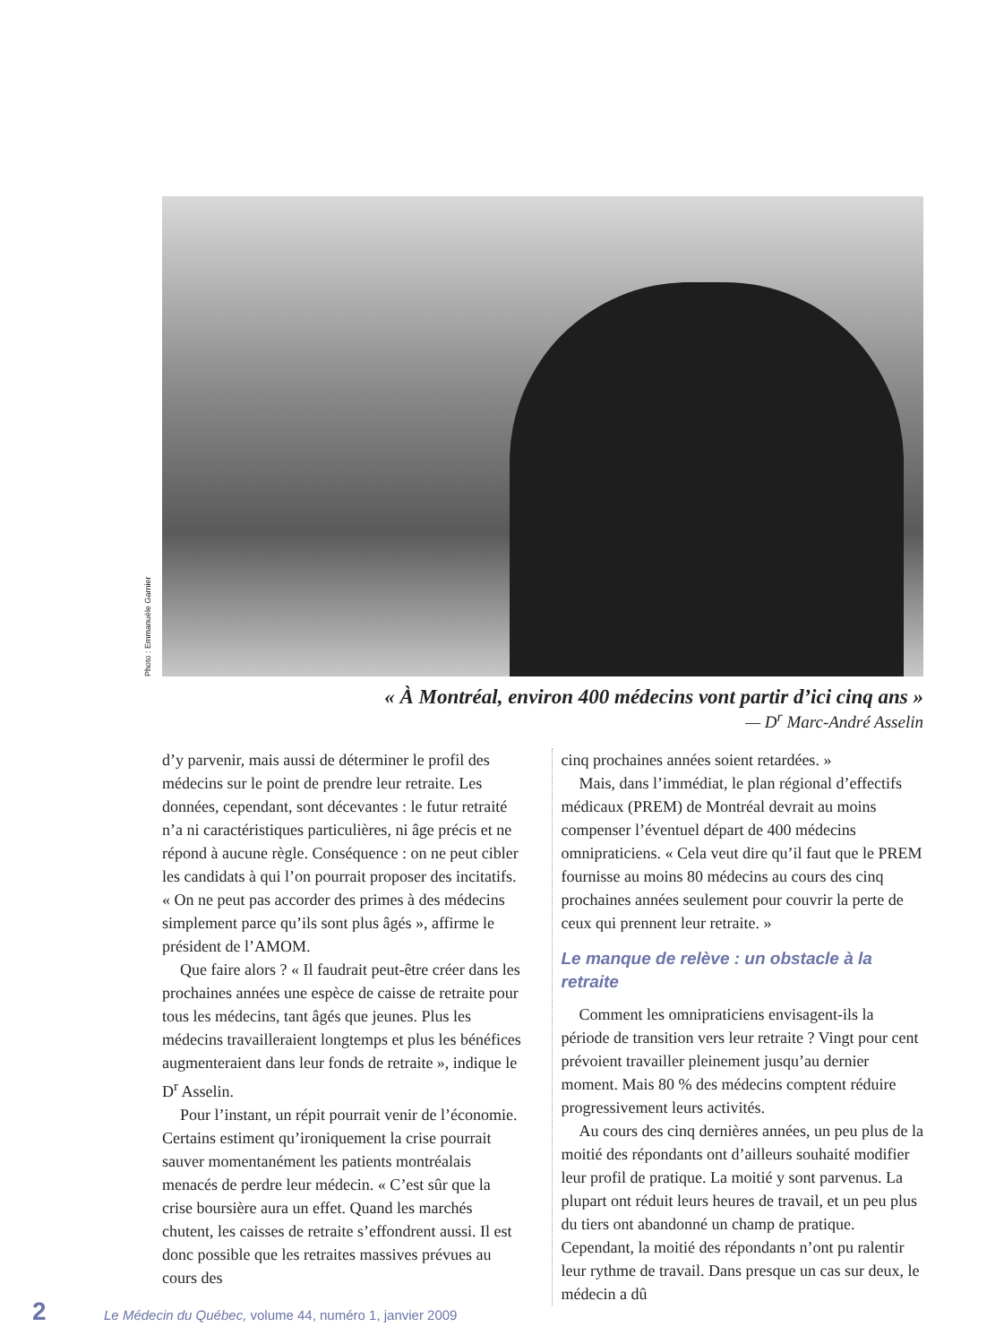Photo : Emmanuèle Garnier
« À Montréal, environ 400 médecins vont partir d’ici cinq ans »
— D<sup>r</sup> Marc-André Asselin
d’y parvenir, mais aussi de déterminer le profil des médecins sur le point de prendre leur retraite. Les données, cependant, sont décevantes : le futur retraité n’a ni caractéristiques particulières, ni âge précis et ne répond à aucune règle. Conséquence : on ne peut cibler les candidats à qui l’on pourrait proposer des incitatifs. « On ne peut pas accorder des primes à des médecins simplement parce qu’ils sont plus âgés », affirme le président de l’AMOM.
Que faire alors ? « Il faudrait peut-être créer dans les prochaines années une espèce de caisse de retraite pour tous les médecins, tant âgés que jeunes. Plus les médecins travailleraient longtemps et plus les bénéfices augmenteraient dans leur fonds de retraite », indique le D<sup>r</sup> Asselin.
Pour l’instant, un répit pourrait venir de l’économie. Certains estiment qu’ironiquement la crise pourrait sauver momentanément les patients montréalais menacés de perdre leur médecin. « C’est sûr que la crise boursière aura un effet. Quand les marchés chutent, les caisses de retraite s’effondrent aussi. Il est donc possible que les retraites massives prévues au cours des
cinq prochaines années soient retardées. »
Mais, dans l’immédiat, le plan régional d’effectifs médicaux (PREM) de Montréal devrait au moins compenser l’éventuel départ de 400 médecins omnipraticiens. « Cela veut dire qu’il faut que le PREM fournisse au moins 80 médecins au cours des cinq prochaines années seulement pour couvrir la perte de ceux qui prennent leur retraite. »
Le manque de relève : un obstacle à la retraite
Comment les omnipraticiens envisagent-ils la période de transition vers leur retraite ? Vingt pour cent prévoient travailler pleinement jusqu’au dernier moment. Mais 80 % des médecins comptent réduire progressivement leurs activités.
Au cours des cinq dernières années, un peu plus de la moitié des répondants ont d’ailleurs souhaité modifier leur profil de pratique. La moitié y sont parvenus. La plupart ont réduit leurs heures de travail, et un peu plus du tiers ont abandonné un champ de pratique. Cependant, la moitié des répondants n’ont pu ralentir leur rythme de travail. Dans presque un cas sur deux, le médecin a dû
2 Le Médecin du Québec, volume 44, numéro 1, janvier 2009